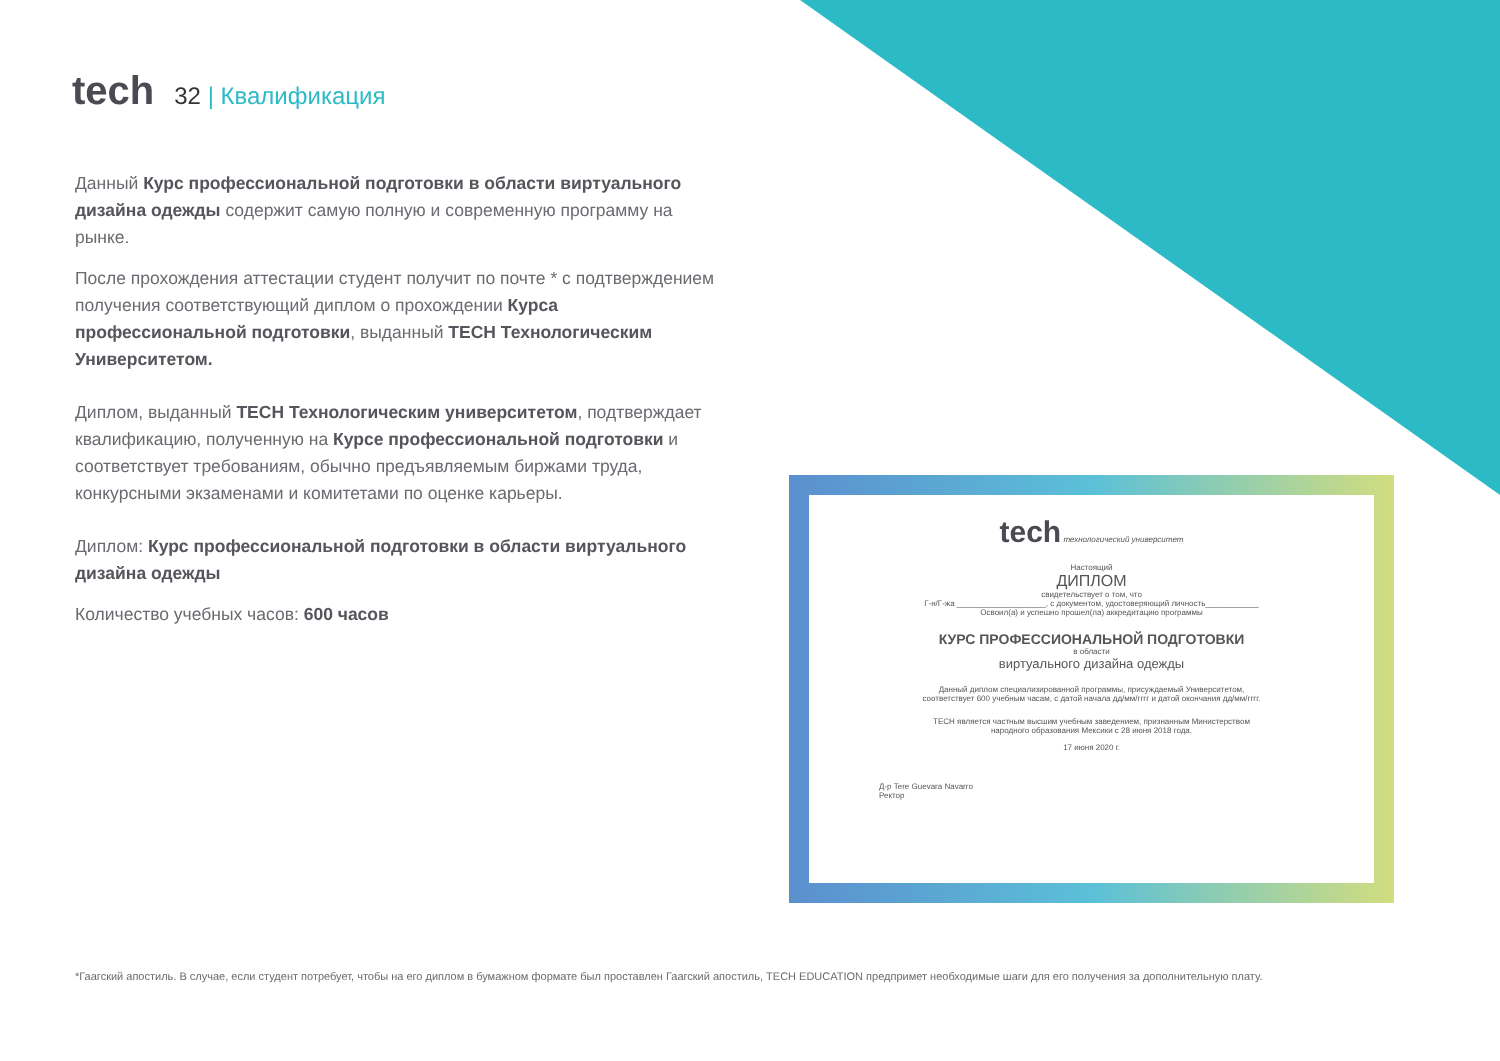tech
32 | Квалификация
Данный Курс профессиональной подготовки в области виртуального дизайна одежды содержит самую полную и современную программу на рынке.
После прохождения аттестации студент получит по почте * с подтверждением получения соответствующий диплом о прохождении Курса профессиональной подготовки, выданный TECH Технологическим Университетом.
Диплом, выданный TECH Технологическим университетом, подтверждает квалификацию, полученную на Курсе профессиональной подготовки и соответствует требованиям, обычно предъявляемым биржами труда, конкурсными экзаменами и комитетами по оценке карьеры.
Диплом: Курс профессиональной подготовки в области виртуального дизайна одежды
Количество учебных часов: 600 часов
tech технологический университет
Настоящий
ДИПЛОМ
свидетельствует о том, что
Г-н/Г-жа ____________________, с документом, удостоверяющий личность____________
Освоил(а) и успешно прошел(ла) аккредитацию программы
КУРС ПРОФЕССИОНАЛЬНОЙ ПОДГОТОВКИ
в области
виртуального дизайна одежды
Данный диплом специализированной программы, присуждаемый Университетом,
соответствует 600 учебным часам, с датой начала дд/мм/гггг и датой окончания дд/мм/гггг.
TECH является частным высшим учебным заведением, признанным Министерством
народного образования Мексики с 28 июня 2018 года.
17 июня 2020 г.
Д-р Tere Guevara Navarro
Ректор
*Гаагский апостиль. В случае, если студент потребует, чтобы на его диплом в бумажном формате был проставлен Гаагский апостиль, TECH EDUCATION предпримет необходимые шаги для его получения за дополнительную плату.